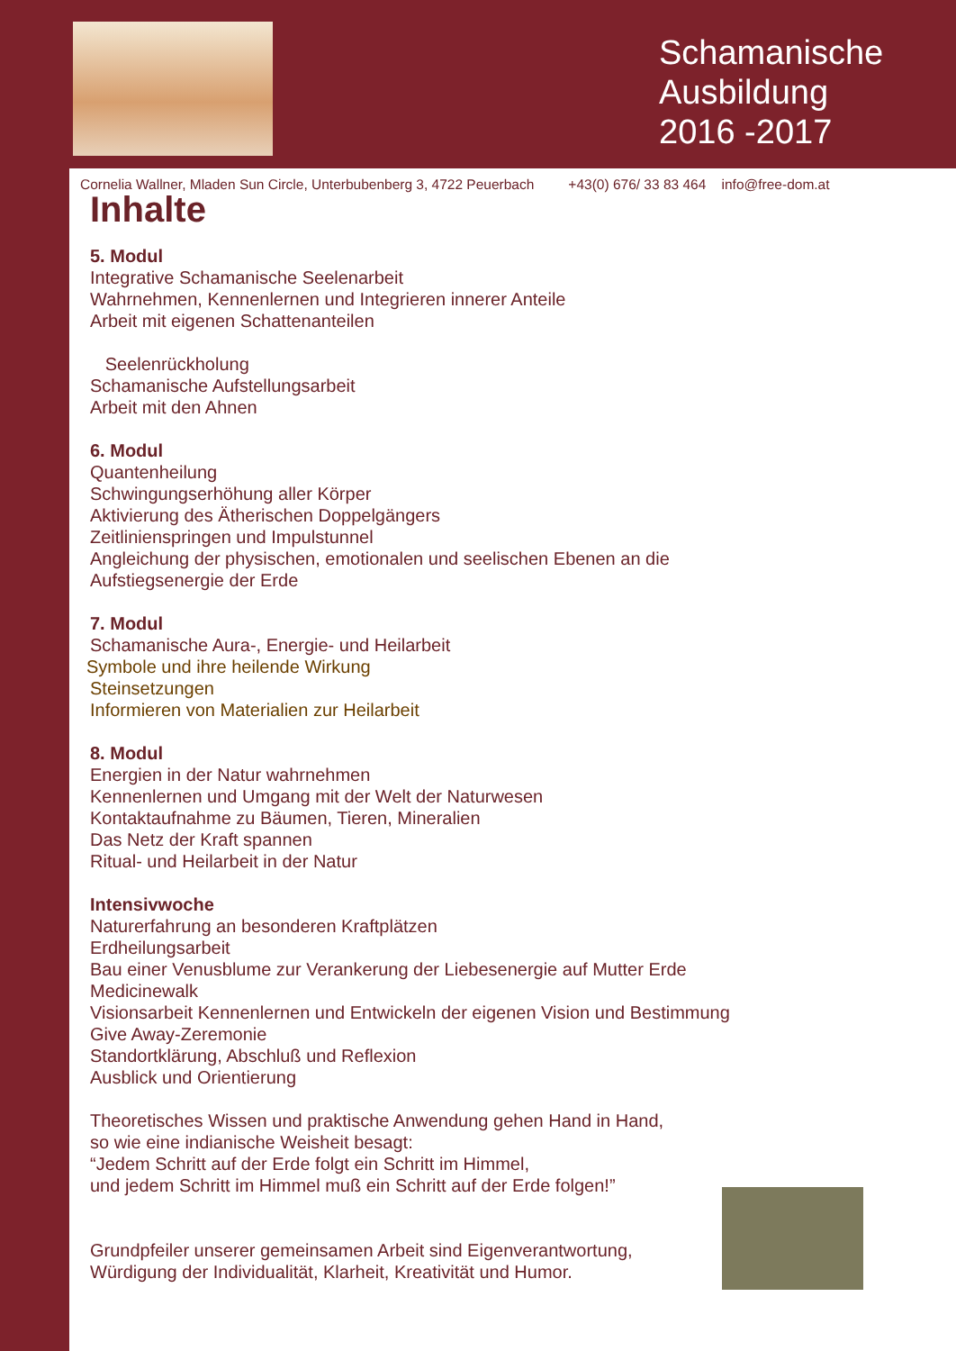Schamanische
Ausbildung
2016 -2017
Cornelia Wallner, Mladen Sun Circle, Unterbubenberg 3, 4722 Peuerbach +43(0) 676/ 33 83 464 info@free-dom.at
Inhalte
5. Modul
Integrative Schamanische Seelenarbeit
Wahrnehmen, Kennenlernen und Integrieren innerer Anteile
Arbeit mit eigenen Schattenanteilen
Seelenrückholung
Schamanische Aufstellungsarbeit
Arbeit mit den Ahnen
6. Modul
Quantenheilung
Schwingungserhöhung aller Körper
Aktivierung des Ätherischen Doppelgängers
Zeitlinienspringen und Impulstunnel
Angleichung der physischen, emotionalen und seelischen Ebenen an die
Aufstiegsenergie der Erde
7. Modul
Schamanische Aura-, Energie- und Heilarbeit
Symbole und ihre heilende Wirkung
Steinsetzungen
Informieren von Materialien zur Heilarbeit
8. Modul
Energien in der Natur wahrnehmen
Kennenlernen und Umgang mit der Welt der Naturwesen
Kontaktaufnahme zu Bäumen, Tieren, Mineralien
Das Netz der Kraft spannen
Ritual- und Heilarbeit in der Natur
Intensivwoche
Naturerfahrung an besonderen Kraftplätzen
Erdheilungsarbeit
Bau einer Venusblume zur Verankerung der Liebesenergie auf Mutter Erde
Medicinewalk
Visionsarbeit Kennenlernen und Entwickeln der eigenen Vision und Bestimmung
Give Away-Zeremonie
Standortklärung, Abschluß und Reflexion
Ausblick und Orientierung
Theoretisches Wissen und praktische Anwendung gehen Hand in Hand,
so wie eine indianische Weisheit besagt:
“Jedem Schritt auf der Erde folgt ein Schritt im Himmel,
und jedem Schritt im Himmel muß ein Schritt auf der Erde folgen!”
Grundpfeiler unserer gemeinsamen Arbeit sind Eigenverantwortung,
Würdigung der Individualität, Klarheit, Kreativität und Humor.